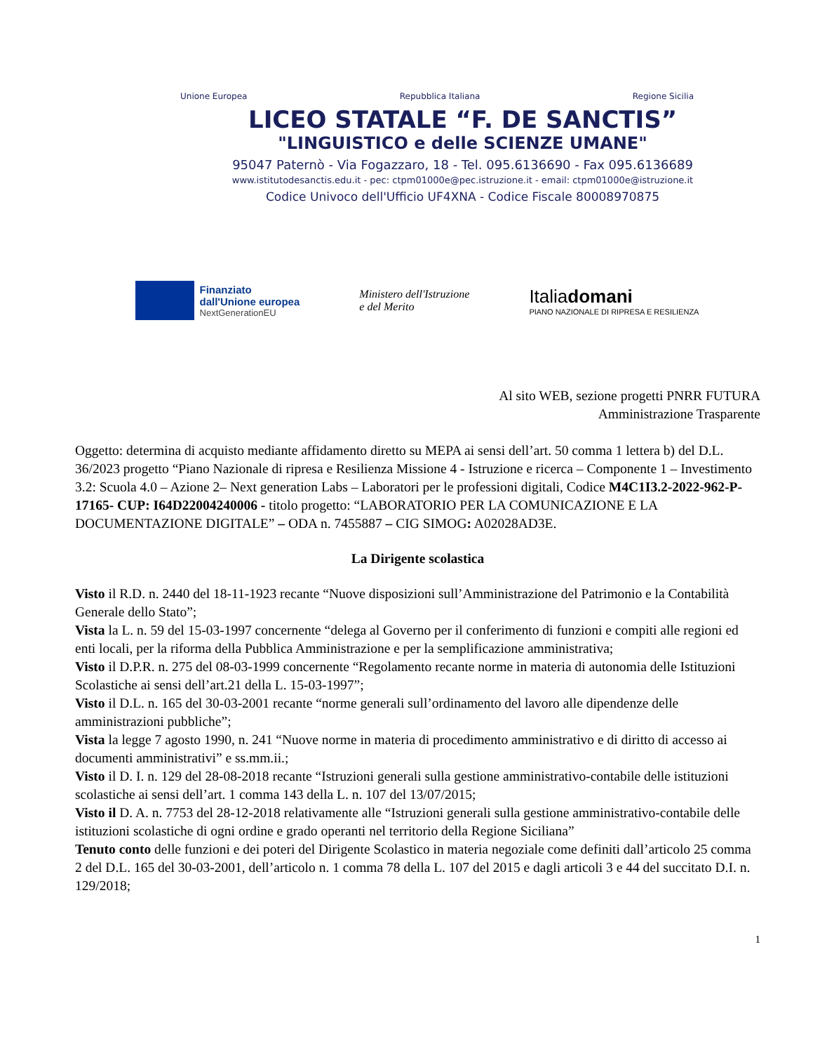Unione Europea Repubblica Italiana Regione Sicilia
LICEO STATALE “F. DE SANCTIS”
"LINGUISTICO e delle SCIENZE UMANE"
95047 Paternò - Via Fogazzaro, 18 - Tel. 095.6136690 - Fax 095.6136689
www.istitutodesanctis.edu.it - pec: ctpm01000e@pec.istruzione.it - email: ctpm01000e@istruzione.it
Codice Univoco dell'Ufficio UF4XNA - Codice Fiscale 80008970875
Finanziato
dall'Unione europea
NextGenerationEU
Ministero dell'Istruzione
e del Merito
Italiadomani
PIANO NAZIONALE DI RIPRESA E RESILIENZA
Al sito WEB, sezione progetti PNRR FUTURA
Amministrazione Trasparente
Oggetto: determina di acquisto mediante affidamento diretto su MEPA ai sensi dell’art. 50 comma 1 lettera b) del D.L. 36/2023 progetto “Piano Nazionale di ripresa e Resilienza Missione 4 - Istruzione e ricerca – Componente 1 – Investimento 3.2: Scuola 4.0 – Azione 2– Next generation Labs – Laboratori per le professioni digitali, Codice M4C1I3.2-2022-962-P-17165- CUP: I64D22004240006 - titolo progetto: “LABORATORIO PER LA COMUNICAZIONE E LA DOCUMENTAZIONE DIGITALE” – ODA n. 7455887 – CIG SIMOG: A02028AD3E.
La Dirigente scolastica
Visto il R.D. n. 2440 del 18-11-1923 recante “Nuove disposizioni sull’Amministrazione del Patrimonio e la Contabilità Generale dello Stato”;
Vista la L. n. 59 del 15-03-1997 concernente “delega al Governo per il conferimento di funzioni e compiti alle regioni ed enti locali, per la riforma della Pubblica Amministrazione e per la semplificazione amministrativa;
Visto il D.P.R. n. 275 del 08-03-1999 concernente “Regolamento recante norme in materia di autonomia delle Istituzioni Scolastiche ai sensi dell’art.21 della L. 15-03-1997”;
Visto il D.L. n. 165 del 30-03-2001 recante “norme generali sull’ordinamento del lavoro alle dipendenze delle amministrazioni pubbliche”;
Vista la legge 7 agosto 1990, n. 241 “Nuove norme in materia di procedimento amministrativo e di diritto di accesso ai documenti amministrativi” e ss.mm.ii.;
Visto il D. I. n. 129 del 28-08-2018 recante “Istruzioni generali sulla gestione amministrativo-contabile delle istituzioni scolastiche ai sensi dell’art. 1 comma 143 della L. n. 107 del 13/07/2015;
Visto il D. A. n. 7753 del 28-12-2018 relativamente alle “Istruzioni generali sulla gestione amministrativo-contabile delle istituzioni scolastiche di ogni ordine e grado operanti nel territorio della Regione Siciliana”
Tenuto conto delle funzioni e dei poteri del Dirigente Scolastico in materia negoziale come definiti dall’articolo 25 comma 2 del D.L. 165 del 30-03-2001, dell’articolo n. 1 comma 78 della L. 107 del 2015 e dagli articoli 3 e 44 del succitato D.I. n. 129/2018;
1